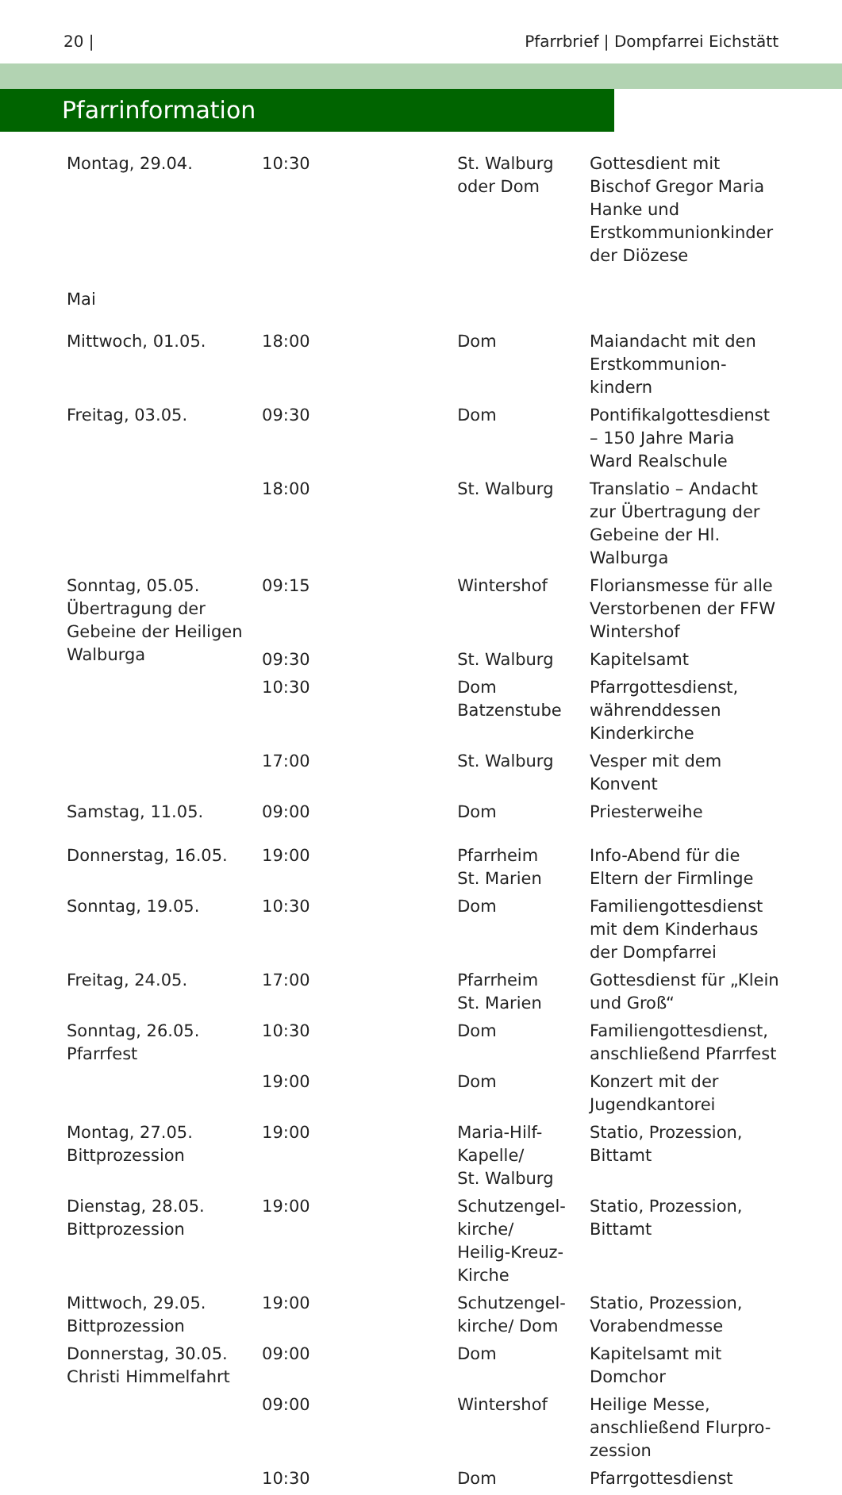20 | Pfarrbrief | Dompfarrei Eichstätt
Pfarrinformation
| Montag, 29.04. | 10:30 | St. Walburg oder Dom | Gottesdient mit Bischof Gregor Maria Hanke und Erstkommunionkinder der Diözese |
| Mai | | | |
| Mittwoch, 01.05. | 18:00 | Dom | Maiandacht mit den Erstkommunion-kindern |
| Freitag, 03.05. | 09:30 | Dom | Pontifikalgottesdienst – 150 Jahre Maria Ward Realschule |
| | 18:00 | St. Walburg | Translatio – Andacht zur Übertragung der Gebeine der Hl. Walburga |
| Sonntag, 05.05. Übertragung der Gebeine der Heiligen Walburga | 09:15 | Wintershof | Floriansmesse für alle Verstorbenen der FFW Wintershof |
| | 09:30 | St. Walburg | Kapitelsamt |
| | 10:30 | Dom Batzenstube | Pfarrgottesdienst, währenddessen Kinderkirche |
| | 17:00 | St. Walburg | Vesper mit dem Konvent |
| Samstag, 11.05. | 09:00 | Dom | Priesterweihe |
| Donnerstag, 16.05. | 19:00 | Pfarrheim St. Marien | Info-Abend für die Eltern der Firmlinge |
| Sonntag, 19.05. | 10:30 | Dom | Familiengottesdienst mit dem Kinderhaus der Dompfarrei |
| Freitag, 24.05. | 17:00 | Pfarrheim St. Marien | Gottesdienst für „Klein und Groß“ |
| Sonntag, 26.05. Pfarrfest | 10:30 | Dom | Familiengottesdienst, anschließend Pfarrfest |
| | 19:00 | Dom | Konzert mit der Jugendkantorei |
| Montag, 27.05. Bittprozession | 19:00 | Maria-Hilf- Kapelle/ St. Walburg | Statio, Prozession, Bittamt |
| Dienstag, 28.05. Bittprozession | 19:00 | Schutzengel- kirche/ Heilig-Kreuz- Kirche | Statio, Prozession, Bittamt |
| Mittwoch, 29.05. Bittprozession | 19:00 | Schutzengel- kirche/ Dom | Statio, Prozession, Vorabendmesse |
| Donnerstag, 30.05. Christi Himmelfahrt | 09:00 | Dom | Kapitelsamt mit Domchor |
| | 09:00 | Wintershof | Heilige Messe, anschließend Flurpro-zession |
| | 10:30 | Dom | Pfarrgottesdienst |